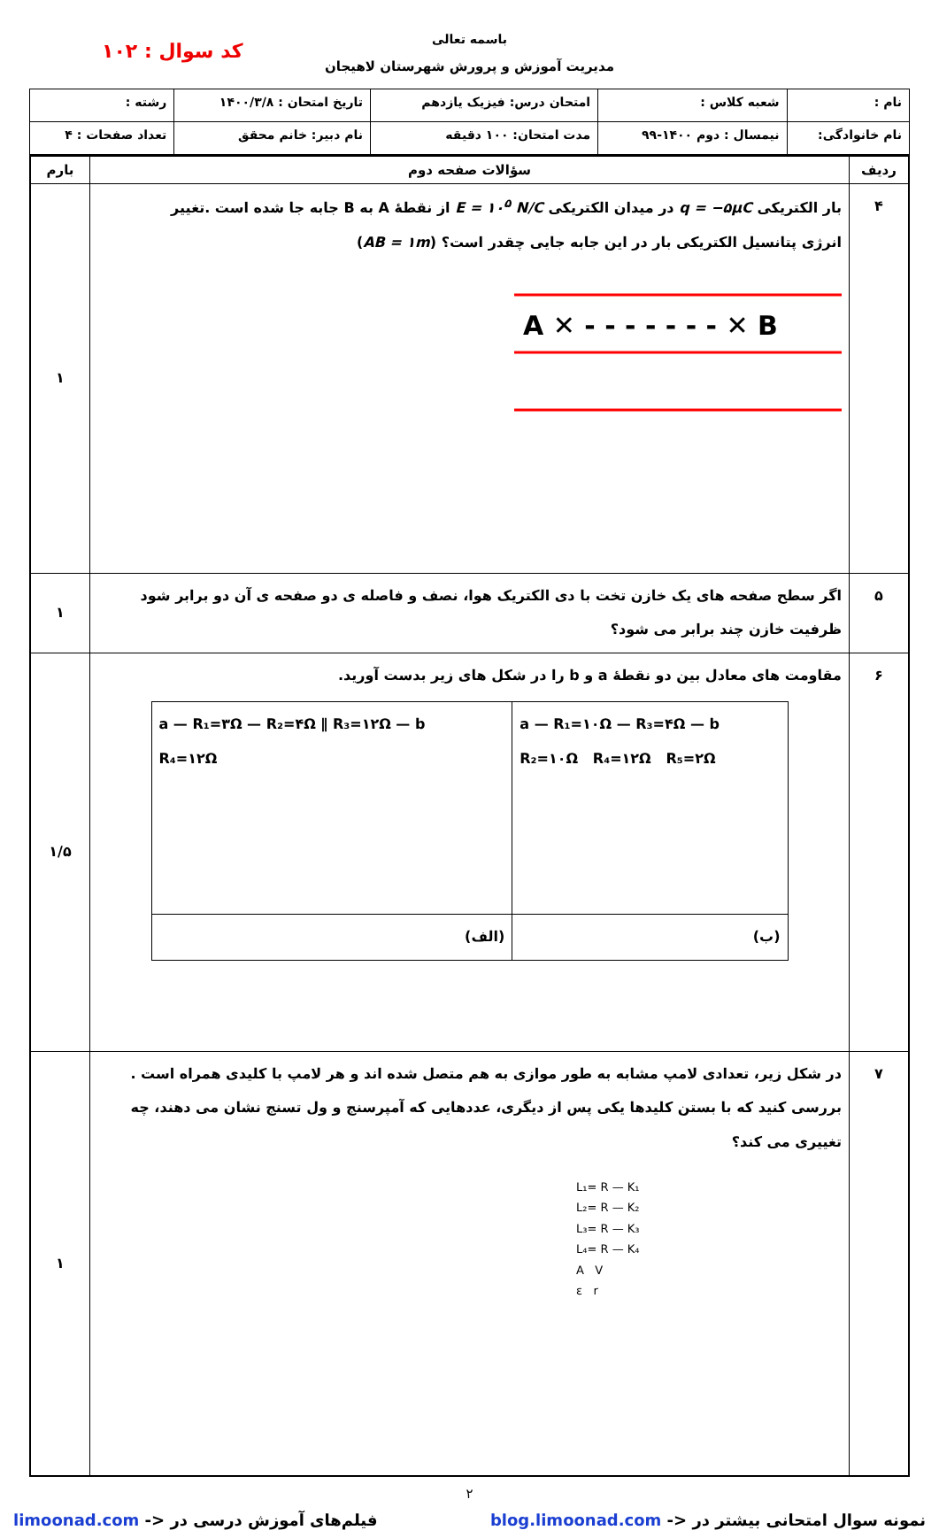باسمه تعالی
مدیریت آموزش و پرورش شهرستان لاهیجان
کد سوال : ۱۰۲
| نام : | شعبه کلاس : | امتحان درس: فیزیک یازدهم | تاریخ امتحان : ۱۴۰۰/۳/۸ | رشته : |
| نام خانوادگی: | نیمسال : دوم ۱۴۰۰-۹۹ | مدت امتحان: ۱۰۰ دقیقه | نام دبیر: خانم محقق | تعداد صفحات : ۴ |
| ردیف | سؤالات صفحه دوم | بارم |
| --- | --- | --- |
| ۴ | بار الکتریکی q = −۵μC در میدان الکتریکی E = ۱۰<sup>۵</sup> N/C از نقطهٔ A به B جابه جا شده است .تغییر انرژی پتانسیل الکتریکی بار در این جابه جایی چقدر است؟ ( AB = ۱m ) A ✕ - - - - - - - ✕ B | ۱ |
| ۵ | اگر سطح صفحه های یک خازن تخت با دی الکتریک هوا، نصف و فاصله ی دو صفحه ی آن دو برابر شود ظرفیت خازن چند برابر می شود؟ | ۱ |
| ۶ | مقاومت های معادل بین دو نقطهٔ a و b را در شکل های زیر بدست آورید. / a — R₁=۱۰Ω — R₃=۴Ω — b R₂=۱۰Ω R₄=۱۲Ω R₅=۲Ω / a — R₁=۳Ω — R₂=۴Ω ∥ R₃=۱۲Ω — b R₄=۱۲Ω / / (ب) / (الف) / | ۱/۵ |
| ۷ | در شکل زیر، تعدادی لامپ مشابه به طور موازی به هم متصل شده اند و هر لامپ با کلیدی همراه است . بررسی کنید که با بستن کلیدها یکی پس از دیگری، عددهایی که آمپرسنج و ول تسنج نشان می دهند، چه تغییری می کند؟ L₁= R — K₁ L₂= R — K₂ L₃= R — K₃ L₄= R — K₄ A V ε r | ۱ |
۲
نمونه سوال امتحانی بیشتر در <- blog.limoonad.com فیلم‌های آموزش درسی در <- limoonad.com